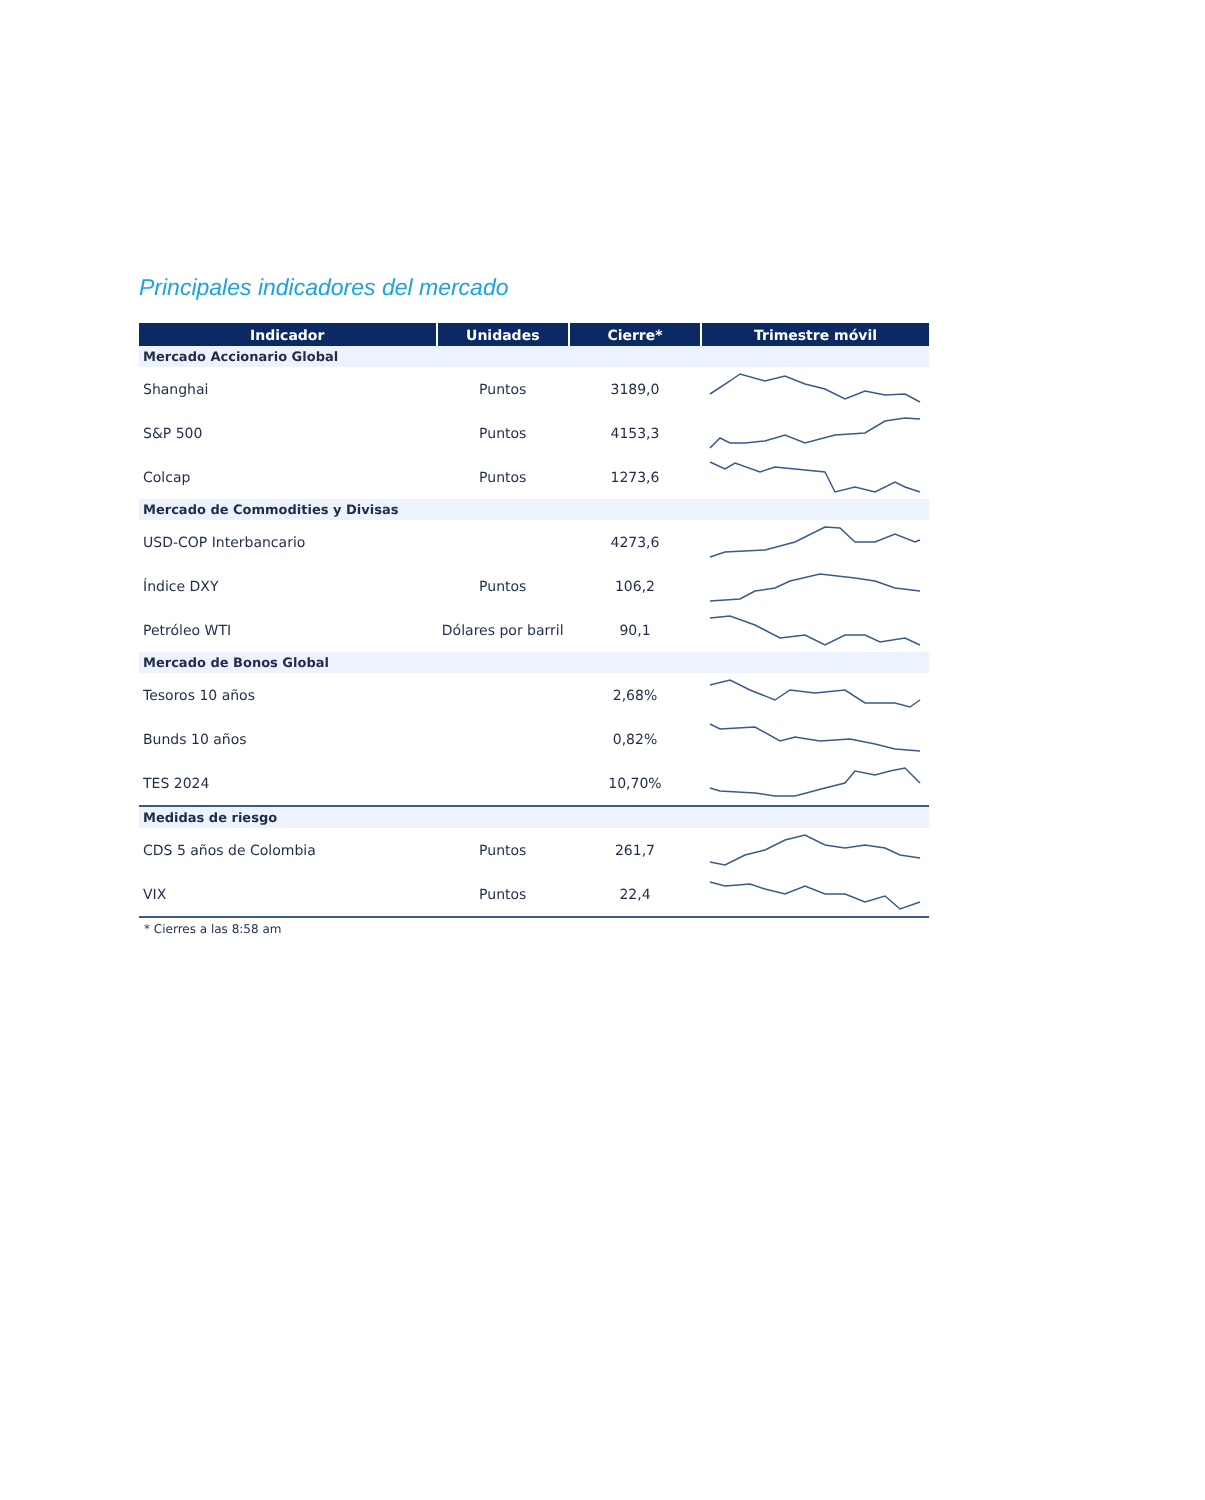Principales indicadores del mercado
| Indicador | Unidades | Cierre* | Trimestre móvil |
| --- | --- | --- | --- |
| Mercado Accionario Global | | | |
| Shanghai | Puntos | 3189,0 | |
| S&P 500 | Puntos | 4153,3 | |
| Colcap | Puntos | 1273,6 | |
| Mercado de Commodities y Divisas | | | |
| USD-COP Interbancario | | 4273,6 | |
| Índice DXY | Puntos | 106,2 | |
| Petróleo WTI | Dólares por barril | 90,1 | |
| Mercado de Bonos Global | | | |
| Tesoros 10 años | | 2,68% | |
| Bunds 10 años | | 0,82% | |
| TES 2024 | | 10,70% | |
| Medidas de riesgo | | | |
| CDS 5 años de Colombia | Puntos | 261,7 | |
| VIX | Puntos | 22,4 | |
* Cierres a las 8:58 am